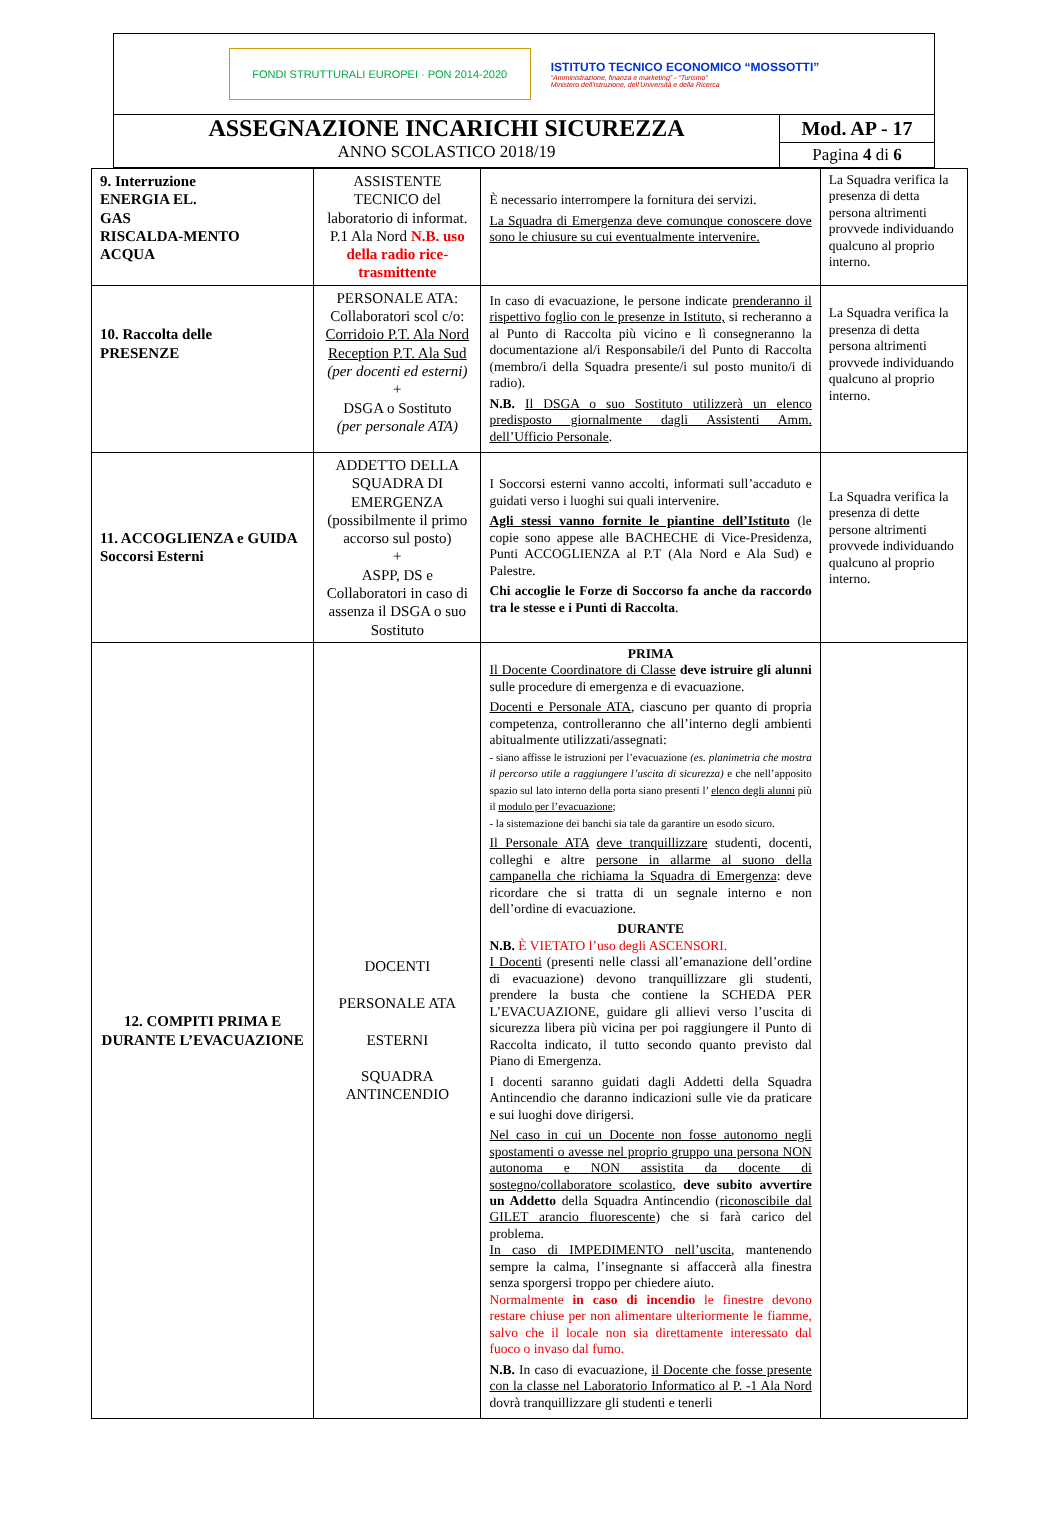FONDI STRUTTURALI EUROPEI · PON 2014-2020
ISTITUTO TECNICO ECONOMICO “MOSSOTTI”
“Amministrazione, finanza e marketing” - “Turismo”
Ministero dell’Istruzione, dell’Università e della Ricerca
ASSEGNAZIONE INCARICHI SICUREZZA
ANNO SCOLASTICO 2018/19
Mod. AP - 17
Pagina 4 di 6
| 9. Interruzione ENERGIA EL. GAS RISCALDA-MENTO ACQUA | ASSISTENTE TECNICO del laboratorio di informat. P.1 Ala Nord N.B. uso della radio rice-trasmittente | È necessario interrompere la fornitura dei servizi. La Squadra di Emergenza deve comunque conoscere dove sono le chiusure su cui eventualmente intervenire. | La Squadra verifica la presenza di detta persona altrimenti provvede individuando qualcuno al proprio interno. |
| 10. Raccolta delle PRESENZE | PERSONALE ATA: Collaboratori scol c/o: Corridoio P.T. Ala Nord Reception P.T. Ala Sud (per docenti ed esterni) + DSGA o Sostituto (per personale ATA) | In caso di evacuazione, le persone indicate prenderanno il rispettivo foglio con le presenze in Istituto, si recheranno a al Punto di Raccolta più vicino e lì consegneranno la documentazione al/i Responsabile/i del Punto di Raccolta (membro/i della Squadra presente/i sul posto munito/i di radio). N.B. Il DSGA o suo Sostituto utilizzerà un elenco predisposto giornalmente dagli Assistenti Amm. dell’Ufficio Personale . | La Squadra verifica la presenza di detta persona altrimenti provvede individuando qualcuno al proprio interno. |
| 11. ACCOGLIENZA e GUIDA Soccorsi Esterni | ADDETTO DELLA SQUADRA DI EMERGENZA (possibilmente il primo accorso sul posto) + ASPP, DS e Collaboratori in caso di assenza il DSGA o suo Sostituto | I Soccorsi esterni vanno accolti, informati sull’accaduto e guidati verso i luoghi sui quali intervenire. Agli stessi vanno fornite le piantine dell’Istituto (le copie sono appese alle BACHECHE di Vice-Presidenza, Punti ACCOGLIENZA al P.T (Ala Nord e Ala Sud) e Palestre. Chi accoglie le Forze di Soccorso fa anche da raccordo tra le stesse e i Punti di Raccolta . | La Squadra verifica la presenza di dette persone altrimenti provvede individuando qualcuno al proprio interno. |
| 12. COMPITI PRIMA E DURANTE L’EVACUAZIONE | DOCENTI PERSONALE ATA ESTERNI SQUADRA ANTINCENDIO | PRIMA Il Docente Coordinatore di Classe deve istruire gli alunni sulle procedure di emergenza e di evacuazione. Docenti e Personale ATA , ciascuno per quanto di propria competenza, controlleranno che all’interno degli ambienti abitualmente utilizzati/assegnati: - siano affisse le istruzioni per l’evacuazione (es. planimetria che mostra il percorso utile a raggiungere l’uscita di sicurezza) e che nell’apposito spazio sul lato interno della porta siano presenti l’ elenco degli alunni più il modulo per l’evacuazione ; - la sistemazione dei banchi sia tale da garantire un esodo sicuro. Il Personale ATA deve tranquillizzare studenti, docenti, colleghi e altre persone in allarme al suono della campanella che richiama la Squadra di Emergenza : deve ricordare che si tratta di un segnale interno e non dell’ordine di evacuazione. DURANTE N.B. È VIETATO l’uso degli ASCENSORI. I Docenti (presenti nelle classi all’emanazione dell’ordine di evacuazione) devono tranquillizzare gli studenti, prendere la busta che contiene la SCHEDA PER L’EVACUAZIONE, guidare gli allievi verso l’uscita di sicurezza libera più vicina per poi raggiungere il Punto di Raccolta indicato, il tutto secondo quanto previsto dal Piano di Emergenza. I docenti saranno guidati dagli Addetti della Squadra Antincendio che daranno indicazioni sulle vie da praticare e sui luoghi dove dirigersi. Nel caso in cui un Docente non fosse autonomo negli spostamenti o avesse nel proprio gruppo una persona NON autonoma e NON assistita da docente di sostegno/collaboratore scolastico , deve subito avvertire un Addetto della Squadra Antincendio ( riconoscibile dal GILET arancio fluorescente ) che si farà carico del problema. In caso di IMPEDIMENTO nell’uscita , mantenendo sempre la calma, l’insegnante si affaccerà alla finestra senza sporgersi troppo per chiedere aiuto. Normalmente in caso di incendio le finestre devono restare chiuse per non alimentare ulteriormente le fiamme, salvo che il locale non sia direttamente interessato dal fuoco o invaso dal fumo. N.B. In caso di evacuazione, il Docente che fosse presente con la classe nel Laboratorio Informatico al P. -1 Ala Nord dovrà tranquillizzare gli studenti e tenerli | |